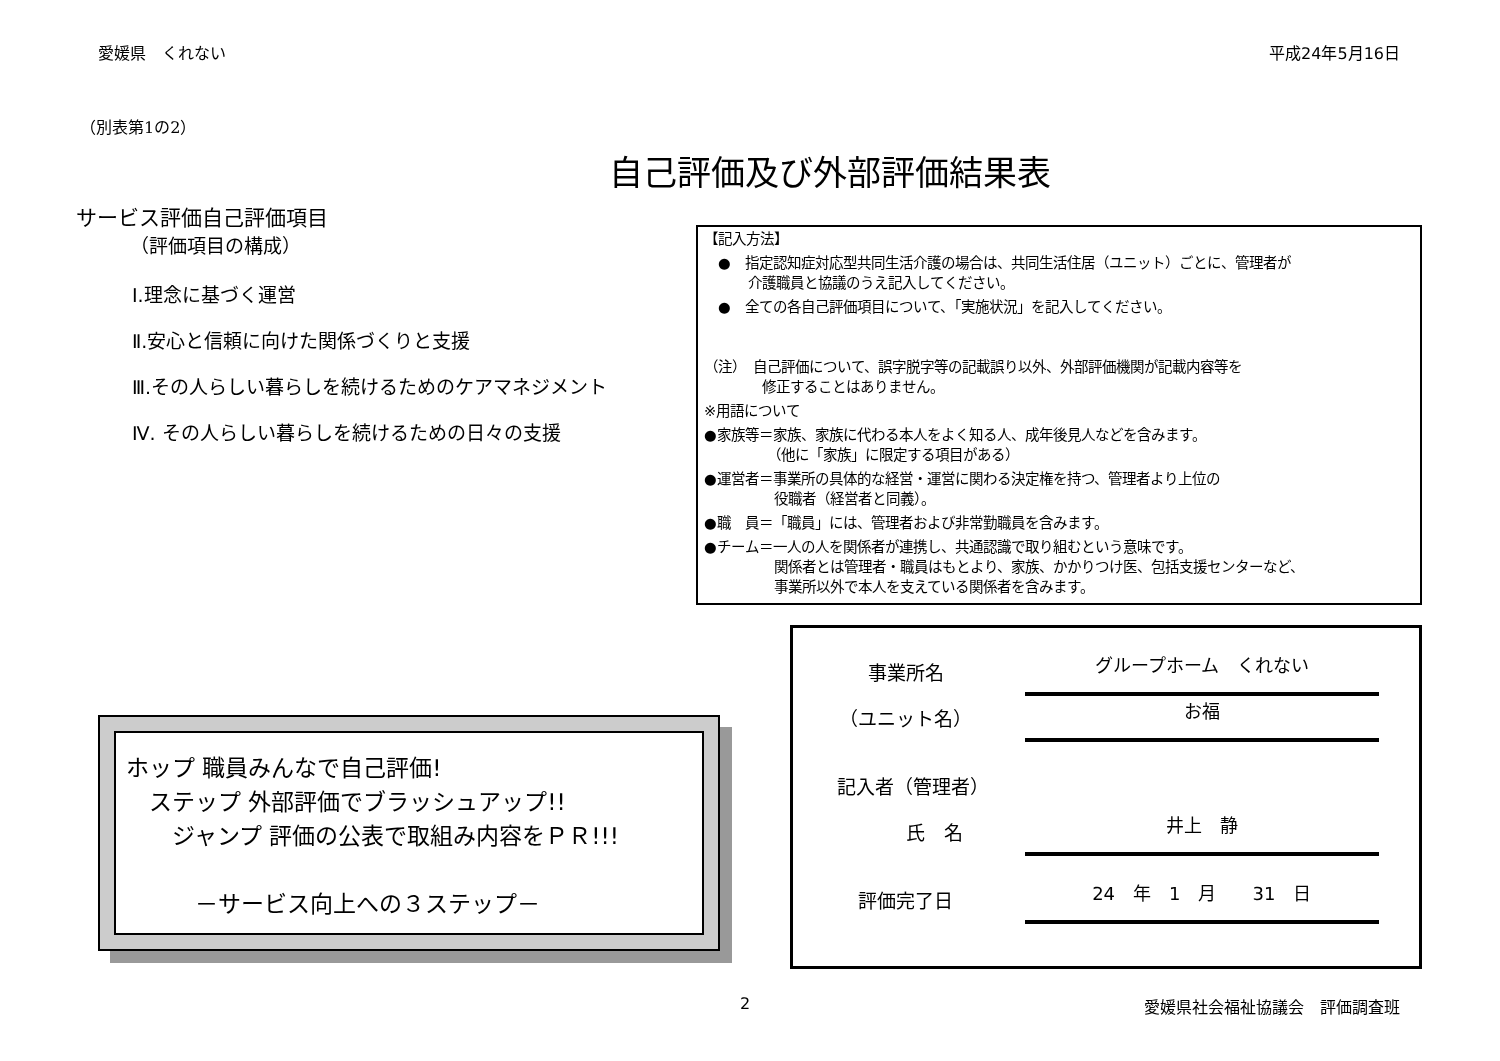愛媛県　くれない 平成24年5月16日
（別表第1の2）
自己評価及び外部評価結果表
サービス評価自己評価項目
（評価項目の構成）
Ⅰ.理念に基づく運営
Ⅱ.安心と信頼に向けた関係づくりと支援
Ⅲ.その人らしい暮らしを続けるためのケアマネジメント
Ⅳ. その人らしい暮らしを続けるための日々の支援
【記入方法】
　●　指定認知症対応型共同生活介護の場合は、共同生活住居（ユニット）ごとに、管理者が
介護職員と協議のうえ記入してください。
　●　全ての各自己評価項目について、「実施状況」を記入してください。
（注）　自己評価について、誤字脱字等の記載誤り以外、外部評価機関が記載内容等を
　修正することはありません。
※用語について
●家族等＝家族、家族に代わる本人をよく知る人、成年後見人などを含みます。
　　　　　（他に「家族」に限定する項目がある）
●運営者＝事業所の具体的な経営・運営に関わる決定権を持つ、管理者より上位の
　　　　　役職者（経営者と同義）。
●職　員＝「職員」には、管理者および非常勤職員を含みます。
●チーム＝一人の人を関係者が連携し、共通認識で取り組むという意味です。
　　　　　関係者とは管理者・職員はもとより、家族、かかりつけ医、包括支援センターなど、
　　　　　事業所以外で本人を支えている関係者を含みます。
ホップ 職員みんなで自己評価!
　ステップ 外部評価でブラッシュアップ!!
　　ジャンプ 評価の公表で取組み内容をＰＲ!!!
　　　－サービス向上への３ステップ－
事業所名 グループホーム　くれない
（ユニット名） お福
記入者（管理者）
　　　氏　名 井上　静
評価完了日 24　年　1　月　　31　日
2 愛媛県社会福祉協議会　評価調査班